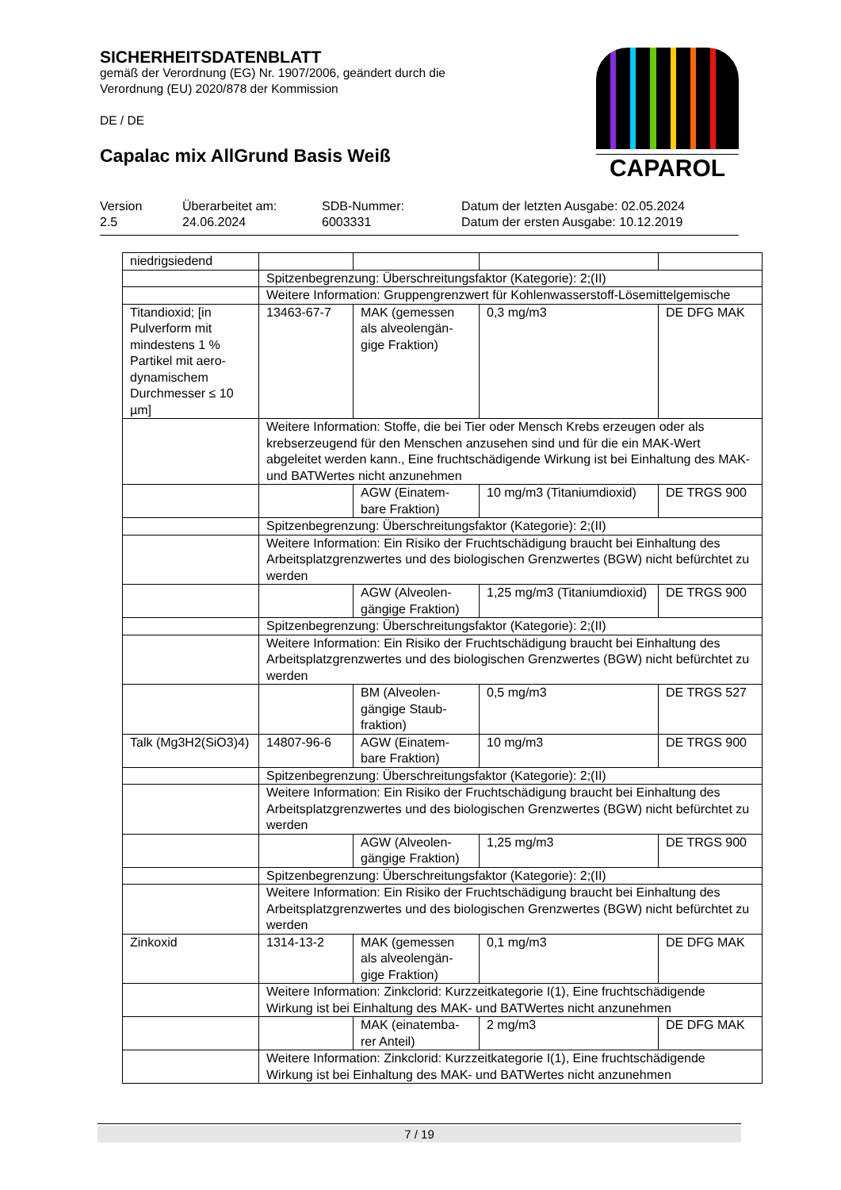SICHERHEITSDATENBLATT
gemäß der Verordnung (EG) Nr. 1907/2006, geändert durch die Verordnung (EU) 2020/878 der Kommission
DE / DE
Capalac mix AllGrund Basis Weiß
CAPAROL
Version
2.5
Überarbeitet am:
24.06.2024
SDB-Nummer:
6003331
Datum der letzten Ausgabe: 02.05.2024
Datum der ersten Ausgabe: 10.12.2019
| niedrigsiedend | | | | |
| | Spitzenbegrenzung: Überschreitungsfaktor (Kategorie): 2;(II) | | | |
| | Weitere Information: Gruppengrenzwert für Kohlenwasserstoff-Lösemittelgemische | | | |
| Titandioxid; [in Pulverform mit mindestens 1 % Partikel mit aero-dynamischem Durchmesser ≤ 10 µm] | 13463-67-7 | MAK (gemessen als alveolengän-gige Fraktion) | 0,3 mg/m3 | DE DFG MAK |
| | Weitere Information: Stoffe, die bei Tier oder Mensch Krebs erzeugen oder als krebserzeugend für den Menschen anzusehen sind und für die ein MAK-Wert abgeleitet werden kann., Eine fruchtschädigende Wirkung ist bei Einhaltung des MAK- und BATWertes nicht anzunehmen | | | |
| | | AGW (Einatem-bare Fraktion) | 10 mg/m3 (Titaniumdioxid) | DE TRGS 900 |
| | Spitzenbegrenzung: Überschreitungsfaktor (Kategorie): 2;(II) | | | |
| | Weitere Information: Ein Risiko der Fruchtschädigung braucht bei Einhaltung des Arbeitsplatzgrenzwertes und des biologischen Grenzwertes (BGW) nicht befürchtet zu werden | | | |
| | | AGW (Alveolen-gängige Fraktion) | 1,25 mg/m3 (Titaniumdioxid) | DE TRGS 900 |
| | Spitzenbegrenzung: Überschreitungsfaktor (Kategorie): 2;(II) | | | |
| | Weitere Information: Ein Risiko der Fruchtschädigung braucht bei Einhaltung des Arbeitsplatzgrenzwertes und des biologischen Grenzwertes (BGW) nicht befürchtet zu werden | | | |
| | | BM (Alveolen-gängige Staub-fraktion) | 0,5 mg/m3 | DE TRGS 527 |
| Talk (Mg3H2(SiO3)4) | 14807-96-6 | AGW (Einatem-bare Fraktion) | 10 mg/m3 | DE TRGS 900 |
| | Spitzenbegrenzung: Überschreitungsfaktor (Kategorie): 2;(II) | | | |
| | Weitere Information: Ein Risiko der Fruchtschädigung braucht bei Einhaltung des Arbeitsplatzgrenzwertes und des biologischen Grenzwertes (BGW) nicht befürchtet zu werden | | | |
| | | AGW (Alveolen-gängige Fraktion) | 1,25 mg/m3 | DE TRGS 900 |
| | Spitzenbegrenzung: Überschreitungsfaktor (Kategorie): 2;(II) | | | |
| | Weitere Information: Ein Risiko der Fruchtschädigung braucht bei Einhaltung des Arbeitsplatzgrenzwertes und des biologischen Grenzwertes (BGW) nicht befürchtet zu werden | | | |
| Zinkoxid | 1314-13-2 | MAK (gemessen als alveolengän-gige Fraktion) | 0,1 mg/m3 | DE DFG MAK |
| | Weitere Information: Zinkclorid: Kurzzeitkategorie I(1), Eine fruchtschädigende Wirkung ist bei Einhaltung des MAK- und BATWertes nicht anzunehmen | | | |
| | | MAK (einatemba-rer Anteil) | 2 mg/m3 | DE DFG MAK |
| | Weitere Information: Zinkclorid: Kurzzeitkategorie I(1), Eine fruchtschädigende Wirkung ist bei Einhaltung des MAK- und BATWertes nicht anzunehmen | | | |
7 / 19